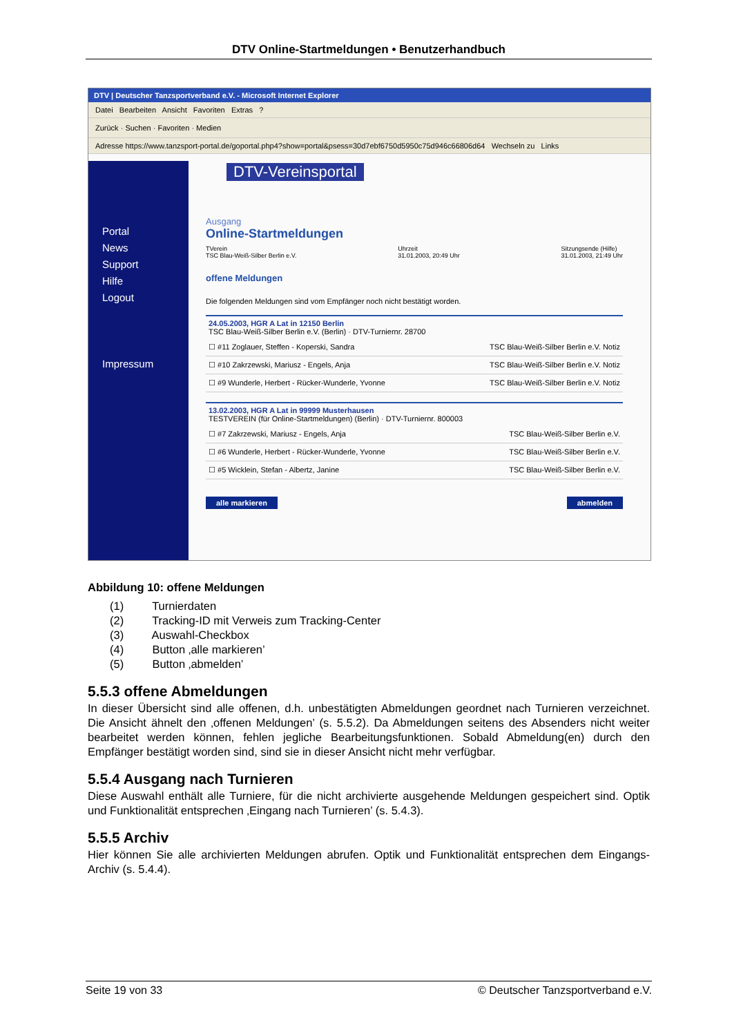DTV Online-Startmeldungen • Benutzerhandbuch
DTV | Deutscher Tanzsportverband e.V. - Microsoft Internet Explorer
Datei Bearbeiten Ansicht Favoriten Extras ?
Zurück · Suchen · Favoriten · Medien
Adresse https://www.tanzsport-portal.de/goportal.php4?show=portal&psess=30d7ebf6750d5950c75d946c66806d64 Wechseln zu Links
DTV-Vereinsportal
Portal
News
Support
Hilfe
Logout
Impressum
Ausgang
Online-Startmeldungen
TVerein
TSC Blau-Weiß-Silber Berlin e.V. Uhrzeit
31.01.2003, 20:49 Uhr Sitzungsende (Hilfe)
31.01.2003, 21:49 Uhr
offene Meldungen
Die folgenden Meldungen sind vom Empfänger noch nicht bestätigt worden.
24.05.2003, HGR A Lat in 12150 Berlin
TSC Blau-Weiß-Silber Berlin e.V. (Berlin) · DTV-Turniernr. 28700
☐ #11 Zoglauer, Steffen - Koperski, Sandra TSC Blau-Weiß-Silber Berlin e.V. Notiz
☐ #10 Zakrzewski, Mariusz - Engels, Anja TSC Blau-Weiß-Silber Berlin e.V. Notiz
☐ #9 Wunderle, Herbert - Rücker-Wunderle, Yvonne TSC Blau-Weiß-Silber Berlin e.V. Notiz
13.02.2003, HGR A Lat in 99999 Musterhausen
TESTVEREIN (für Online-Startmeldungen) (Berlin) · DTV-Turniernr. 800003
☐ #7 Zakrzewski, Mariusz - Engels, Anja TSC Blau-Weiß-Silber Berlin e.V.
☐ #6 Wunderle, Herbert - Rücker-Wunderle, Yvonne TSC Blau-Weiß-Silber Berlin e.V.
☐ #5 Wicklein, Stefan - Albertz, Janine TSC Blau-Weiß-Silber Berlin e.V.
alle markieren abmelden
Abbildung 10: offene Meldungen
(1) Turnierdaten
(2) Tracking-ID mit Verweis zum Tracking-Center
(3) Auswahl-Checkbox
(4) Button ‚alle markieren’
(5) Button ‚abmelden’
5.5.3 offene Abmeldungen
In dieser Übersicht sind alle offenen, d.h. unbestätigten Abmeldungen geordnet nach Turnieren verzeichnet. Die Ansicht ähnelt den ‚offenen Meldungen’ (s. 5.5.2). Da Abmeldungen seitens des Absenders nicht weiter bearbeitet werden können, fehlen jegliche Bearbeitungsfunktionen. Sobald Abmeldung(en) durch den Empfänger bestätigt worden sind, sind sie in dieser Ansicht nicht mehr verfügbar.
5.5.4 Ausgang nach Turnieren
Diese Auswahl enthält alle Turniere, für die nicht archivierte ausgehende Meldungen gespeichert sind. Optik und Funktionalität entsprechen ‚Eingang nach Turnieren’ (s. 5.4.3).
5.5.5 Archiv
Hier können Sie alle archivierten Meldungen abrufen. Optik und Funktionalität entsprechen dem Eingangs-Archiv (s. 5.4.4).
Seite 19 von 33 © Deutscher Tanzsportverband e.V.